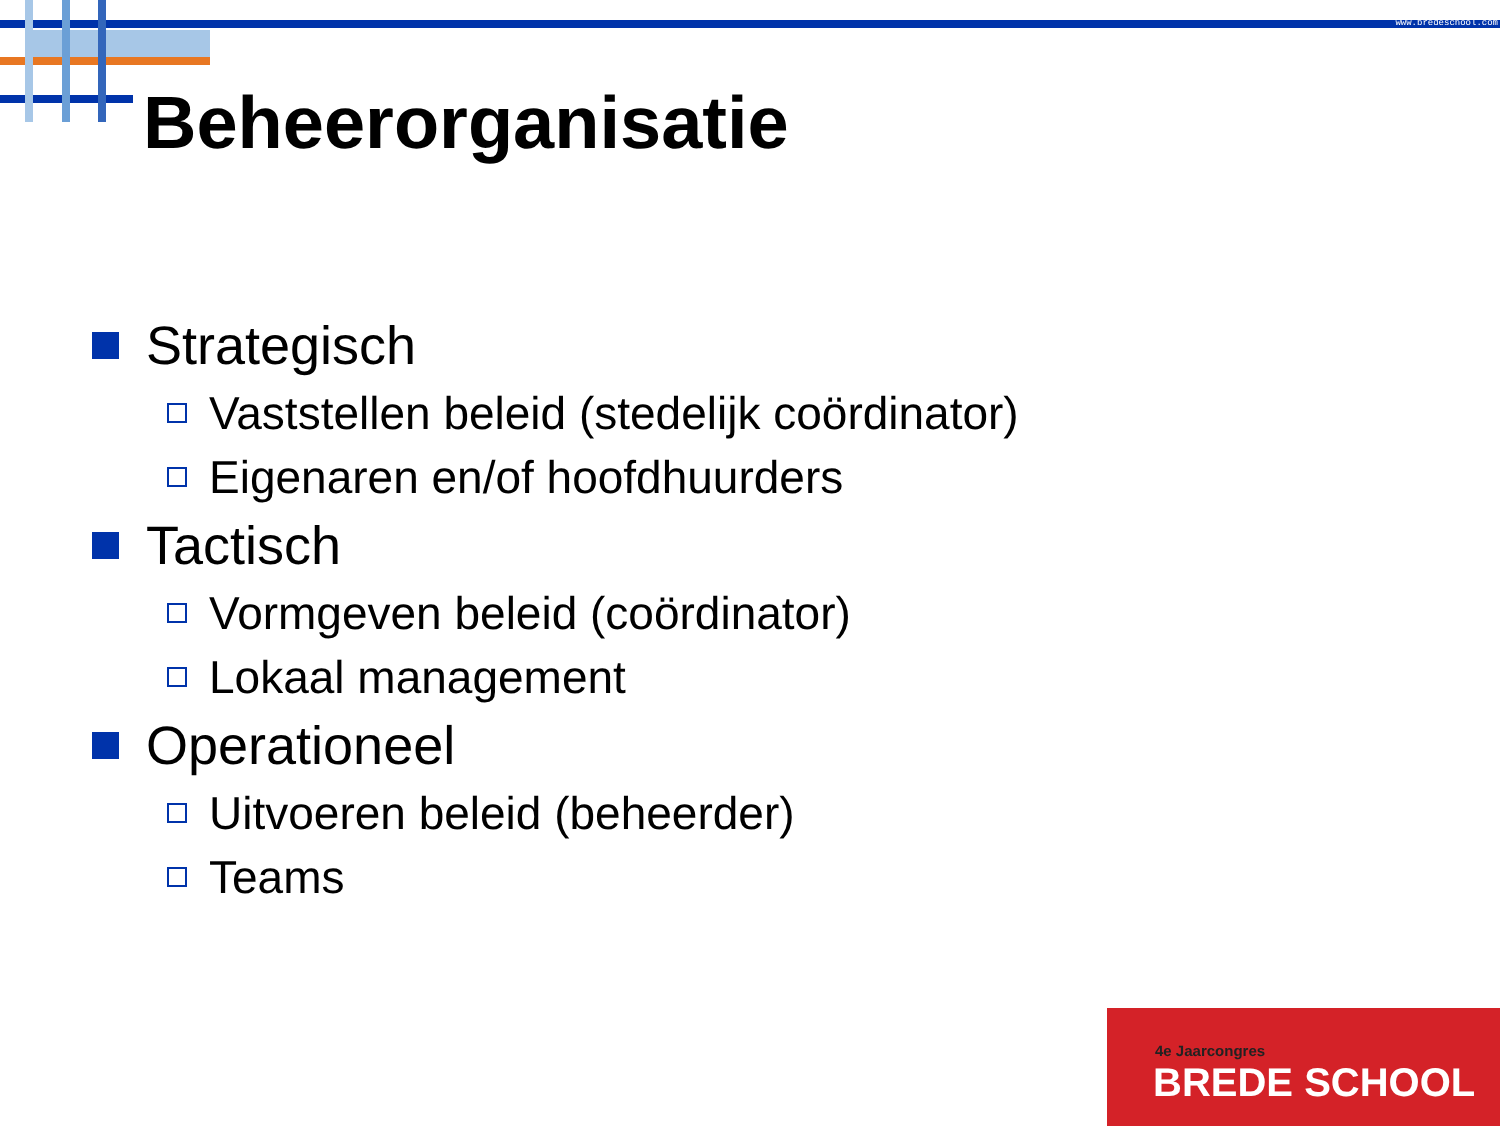www.bredeschool.com
Beheerorganisatie
Strategisch
Vaststellen beleid (stedelijk coördinator)
Eigenaren en/of hoofdhuurders
Tactisch
Vormgeven beleid (coördinator)
Lokaal management
Operationeel
Uitvoeren beleid (beheerder)
Teams
4e Jaarcongres
BREDE SCHOOL